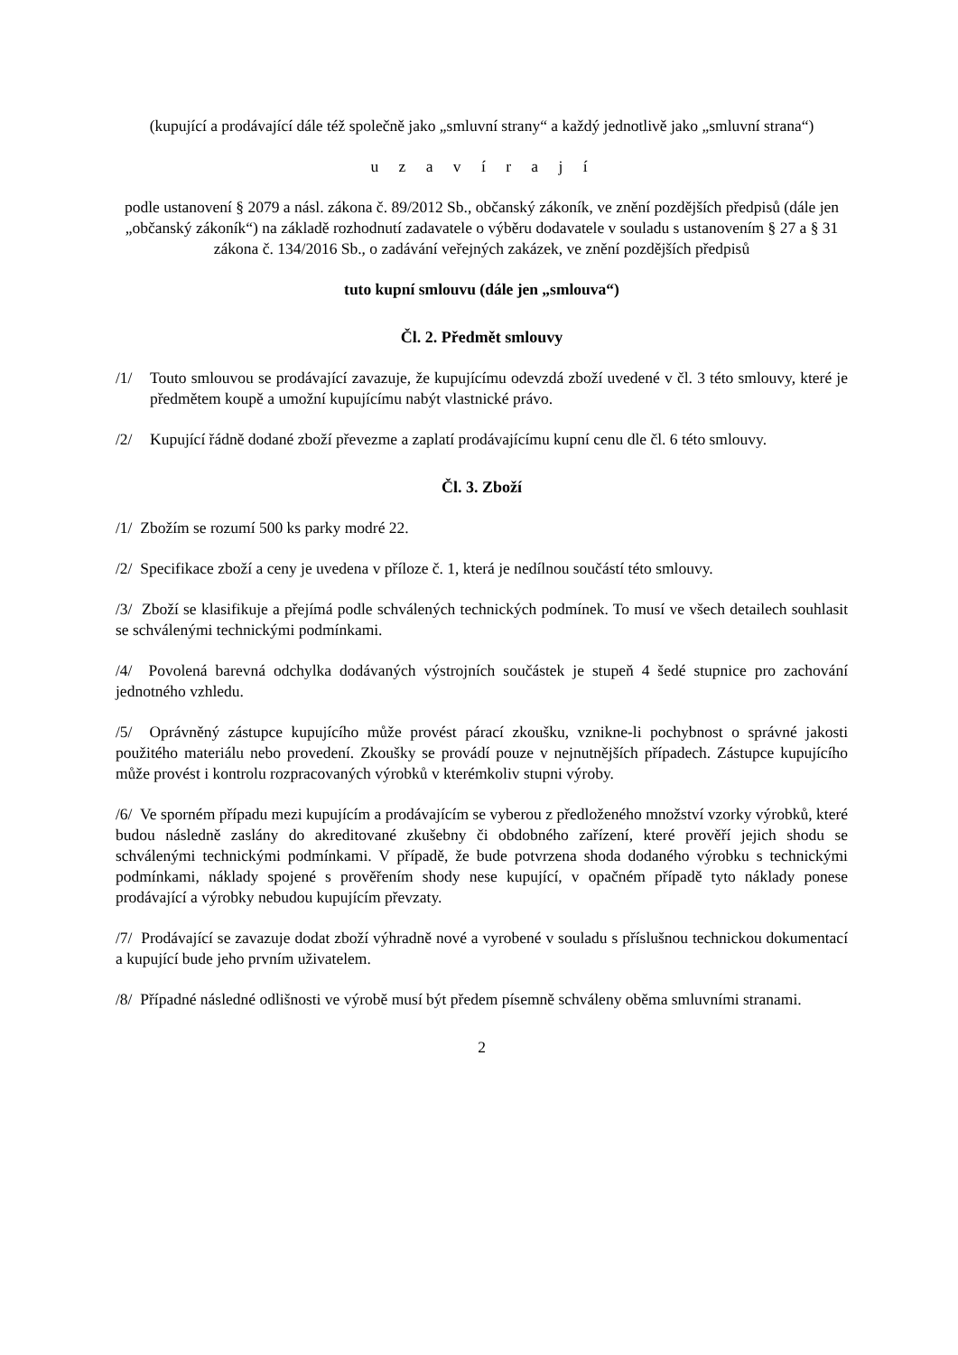(kupující a prodávající dále též společně jako „smluvní strany“ a každý jednotlivě jako „smluvní strana“)
u z a v í r a j í
podle ustanovení § 2079 a násl. zákona č. 89/2012 Sb., občanský zákoník, ve znění pozdějších předpisů (dále jen „občanský zákoník“) na základě rozhodnutí zadavatele o výběru dodavatele v souladu s ustanovením § 27 a § 31 zákona č. 134/2016 Sb., o zadávání veřejných zakázek, ve znění pozdějších předpisů
tuto kupní smlouvu (dále jen „smlouva“)
Čl. 2. Předmět smlouvy
/1/ Touto smlouvou se prodávající zavazuje, že kupujícímu odevzdá zboží uvedené v čl. 3 této smlouvy, které je předmětem koupě a umožní kupujícímu nabýt vlastnické právo.
/2/ Kupující řádně dodané zboží převezme a zaplatí prodávajícímu kupní cenu dle čl. 6 této smlouvy.
Čl. 3. Zboží
/1/ Zbožím se rozumí 500 ks parky modré 22.
/2/ Specifikace zboží a ceny je uvedena v příloze č. 1, která je nedílnou součástí této smlouvy.
/3/ Zboží se klasifikuje a přejímá podle schválených technických podmínek. To musí ve všech detailech souhlasit se schválenými technickými podmínkami.
/4/ Povolená barevná odchylka dodávaných výstrojních součástek je stupeň 4 šedé stupnice pro zachování jednotného vzhledu.
/5/ Oprávněný zástupce kupujícího může provést párací zkoušku, vznikne-li pochybnost o správné jakosti použitého materiálu nebo provedení. Zkoušky se provádí pouze v nejnutnějších případech. Zástupce kupujícího může provést i kontrolu rozpracovaných výrobků v kterémkoliv stupni výroby.
/6/ Ve sporném případu mezi kupujícím a prodávajícím se vyberou z předloženého množství vzorky výrobků, které budou následně zaslány do akreditované zkušebny či obdobného zařízení, které prověří jejich shodu se schválenými technickými podmínkami. V případě, že bude potvrzena shoda dodaného výrobku s technickými podmínkami, náklady spojené s prověřením shody nese kupující, v opačném případě tyto náklady ponese prodávající a výrobky nebudou kupujícím převzaty.
/7/ Prodávající se zavazuje dodat zboží výhradně nové a vyrobené v souladu s příslušnou technickou dokumentací a kupující bude jeho prvním uživatelem.
/8/ Případné následné odlišnosti ve výrobě musí být předem písemně schváleny oběma smluvními stranami.
2